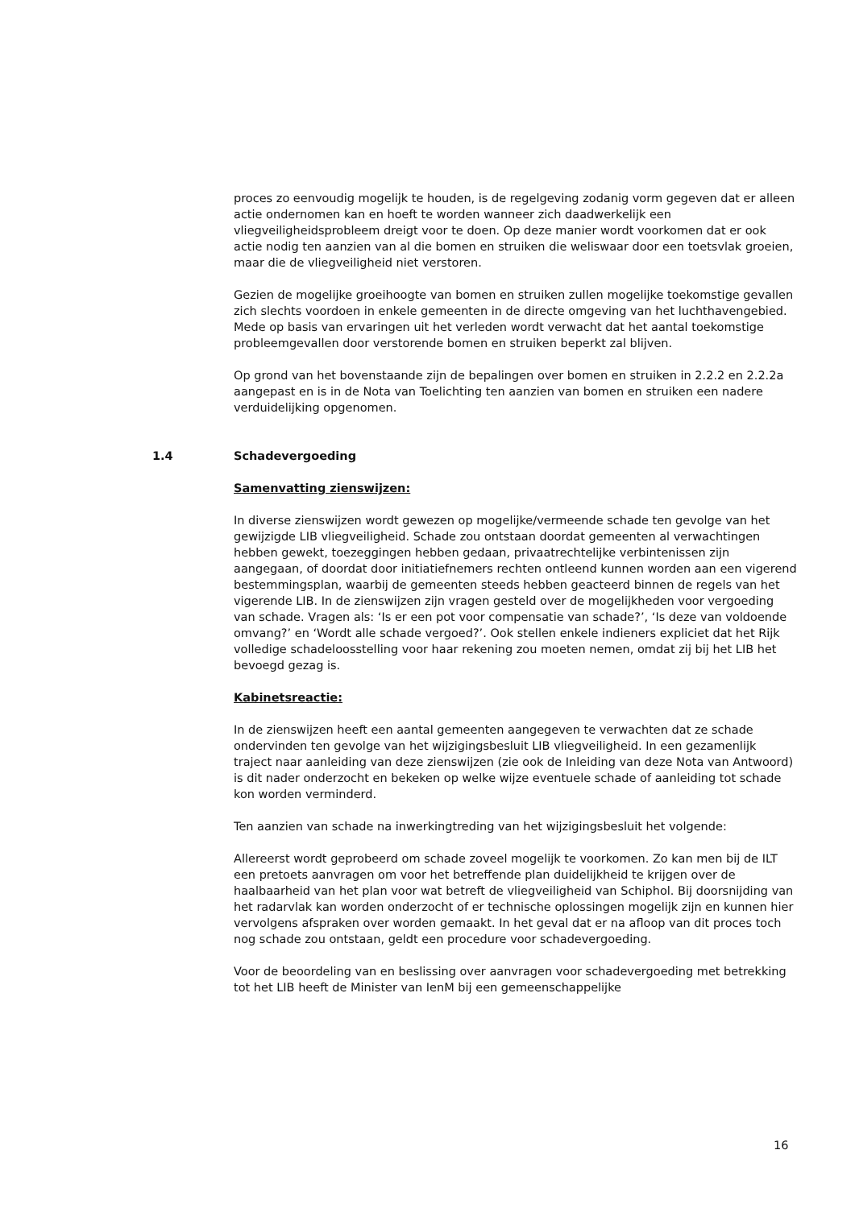proces zo eenvoudig mogelijk te houden, is de regelgeving zodanig vorm gegeven dat er alleen actie ondernomen kan en hoeft te worden wanneer zich daadwerkelijk een vliegveiligheidsprobleem dreigt voor te doen. Op deze manier wordt voorkomen dat er ook actie nodig ten aanzien van al die bomen en struiken die weliswaar door een toetsvlak groeien, maar die de vliegveiligheid niet verstoren.
Gezien de mogelijke groeihoogte van bomen en struiken zullen mogelijke toekomstige gevallen zich slechts voordoen in enkele gemeenten in de directe omgeving van het luchthavengebied. Mede op basis van ervaringen uit het verleden wordt verwacht dat het aantal toekomstige probleemgevallen door verstorende bomen en struiken beperkt zal blijven.
Op grond van het bovenstaande zijn de bepalingen over bomen en struiken in 2.2.2 en 2.2.2a aangepast en is in de Nota van Toelichting ten aanzien van bomen en struiken een nadere verduidelijking opgenomen.
1.4 Schadevergoeding
Samenvatting zienswijzen:
In diverse zienswijzen wordt gewezen op mogelijke/vermeende schade ten gevolge van het gewijzigde LIB vliegveiligheid. Schade zou ontstaan doordat gemeenten al verwachtingen hebben gewekt, toezeggingen hebben gedaan, privaatrechtelijke verbintenissen zijn aangegaan, of doordat door initiatiefnemers rechten ontleend kunnen worden aan een vigerend bestemmingsplan, waarbij de gemeenten steeds hebben geacteerd binnen de regels van het vigerende LIB. In de zienswijzen zijn vragen gesteld over de mogelijkheden voor vergoeding van schade. Vragen als: ‘Is er een pot voor compensatie van schade?’, ‘Is deze van voldoende omvang?’ en ‘Wordt alle schade vergoed?’. Ook stellen enkele indieners expliciet dat het Rijk volledige schadeloosstelling voor haar rekening zou moeten nemen, omdat zij bij het LIB het bevoegd gezag is.
Kabinetsreactie:
In de zienswijzen heeft een aantal gemeenten aangegeven te verwachten dat ze schade ondervinden ten gevolge van het wijzigingsbesluit LIB vliegveiligheid. In een gezamenlijk traject naar aanleiding van deze zienswijzen (zie ook de Inleiding van deze Nota van Antwoord) is dit nader onderzocht en bekeken op welke wijze eventuele schade of aanleiding tot schade kon worden verminderd.
Ten aanzien van schade na inwerkingtreding van het wijzigingsbesluit het volgende:
Allereerst wordt geprobeerd om schade zoveel mogelijk te voorkomen. Zo kan men bij de ILT een pretoets aanvragen om voor het betreffende plan duidelijkheid te krijgen over de haalbaarheid van het plan voor wat betreft de vliegveiligheid van Schiphol. Bij doorsnijding van het radarvlak kan worden onderzocht of er technische oplossingen mogelijk zijn en kunnen hier vervolgens afspraken over worden gemaakt. In het geval dat er na afloop van dit proces toch nog schade zou ontstaan, geldt een procedure voor schadevergoeding.
Voor de beoordeling van en beslissing over aanvragen voor schadevergoeding met betrekking tot het LIB heeft de Minister van IenM bij een gemeenschappelijke
16